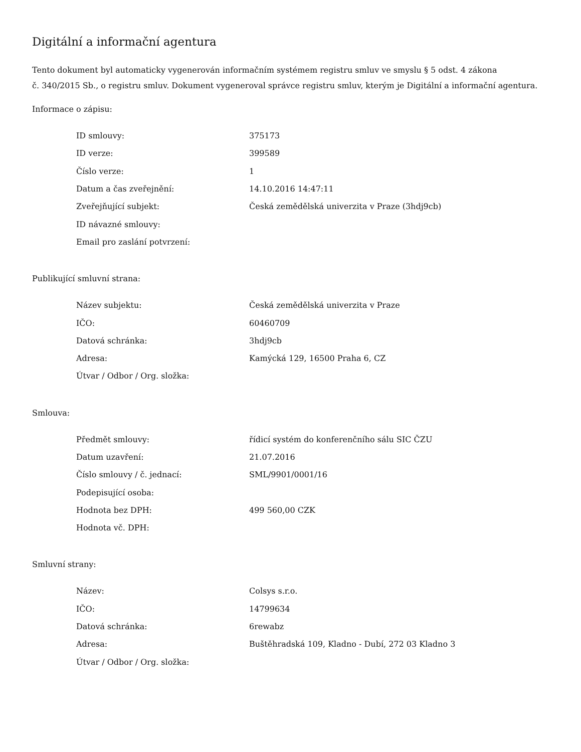Digitální a informační agentura
Tento dokument byl automaticky vygenerován informačním systémem registru smluv ve smyslu § 5 odst. 4 zákona
č. 340/2015 Sb., o registru smluv. Dokument vygeneroval správce registru smluv, kterým je Digitální a informační agentura.
Informace o zápisu:
| ID smlouvy: | 375173 |
| ID verze: | 399589 |
| Číslo verze: | 1 |
| Datum a čas zveřejnění: | 14.10.2016 14:47:11 |
| Zveřejňující subjekt: | Česká zemědělská univerzita v Praze (3hdj9cb) |
| ID návazné smlouvy: | |
| Email pro zaslání potvrzení: | |
Publikující smluvní strana:
| Název subjektu: | Česká zemědělská univerzita v Praze |
| IČO: | 60460709 |
| Datová schránka: | 3hdj9cb |
| Adresa: | Kamýcká 129, 16500 Praha 6, CZ |
| Útvar / Odbor / Org. složka: | |
Smlouva:
| Předmět smlouvy: | řídicí systém do konferenčního sálu SIC ČZU |
| Datum uzavření: | 21.07.2016 |
| Číslo smlouvy / č. jednací: | SML/9901/0001/16 |
| Podepisující osoba: | |
| Hodnota bez DPH: | 499 560,00 CZK |
| Hodnota vč. DPH: | |
Smluvní strany:
| Název: | Colsys s.r.o. |
| IČO: | 14799634 |
| Datová schránka: | 6rewabz |
| Adresa: | Buštěhradská 109, Kladno - Dubí, 272 03 Kladno 3 |
| Útvar / Odbor / Org. složka: | |